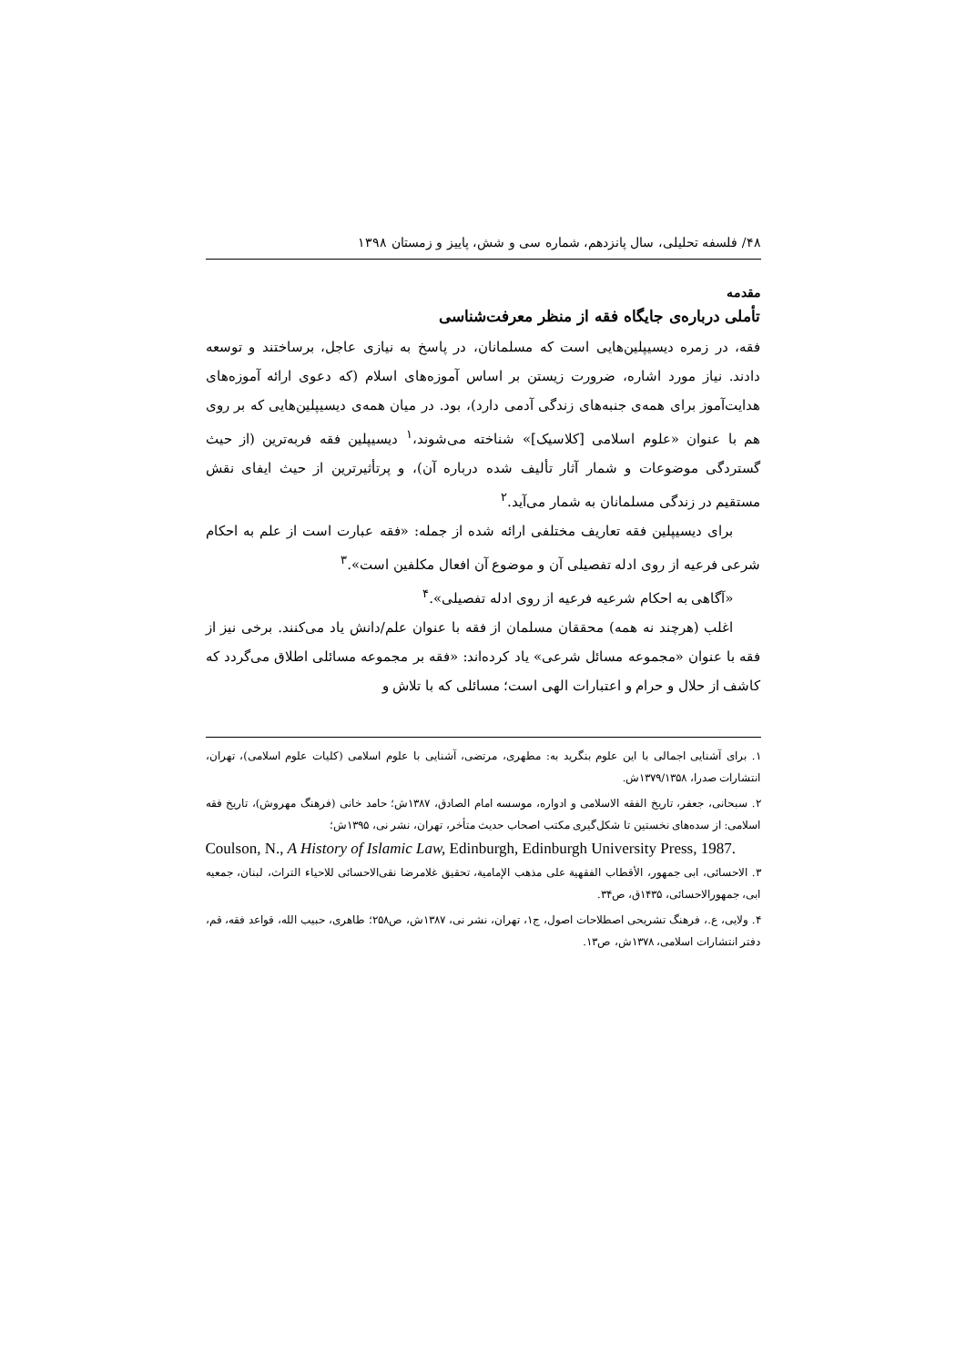۴۸/ فلسفه تحلیلی، سال پانزدهم، شماره سی و شش، پاییز و زمستان ۱۳۹۸
مقدمه
تأملی درباره‌ی جایگاه فقه از منظر معرفت‌شناسی
فقه، در زمره دیسیپلین‌هایی است که مسلمانان، در پاسخ به نیازی عاجل، برساختند و توسعه دادند. نیاز مورد اشاره، ضرورت زیستن بر اساس آموزه‌های اسلام (که دعوی ارائه آموزه‌های هدایت‌آموز برای همه‌ی جنبه‌های زندگی آدمی دارد)، بود. در میان همه‌ی دیسیپلین‌هایی که بر روی هم با عنوان «علوم اسلامی [کلاسیک]» شناخته می‌شوند،<sup>۱</sup> دیسیپلین فقه فربه‌ترین (از حیث گستردگی موضوعات و شمار آثار تألیف شده درباره آن)، و پرتأثیرترین از حیث ایفای نقش مستقیم در زندگی مسلمانان به شمار می‌آید.<sup>۲</sup>
برای دیسیپلین فقه تعاریف مختلفی ارائه شده از جمله: «فقه عبارت است از علم به احکام شرعی فرعیه از روی ادله تفصیلی آن و موضوع آن افعال مکلفین است».<sup>۳</sup>
«آگاهی به احکام شرعیه فرعیه از روی ادله تفصیلی».<sup>۴</sup>
اغلب (هرچند نه همه) محققان مسلمان از فقه با عنوان علم/دانش یاد می‌کنند. برخی نیز از فقه با عنوان «مجموعه مسائل شرعی» یاد کرده‌اند: «فقه بر مجموعه مسائلی اطلاق می‌گردد که کاشف از حلال و حرام و اعتبارات الهی است؛ مسائلی که با تلاش و
۱. برای آشنایی اجمالی با این علوم بنگرید به: مطهری، مرتضی، آشنایی با علوم اسلامی (کلیات علوم اسلامی)، تهران، انتشارات صدرا، ۱۳۷۹/۱۳۵۸ش.
۲. سبحانی، جعفر، تاریخ الفقه الاسلامی و ادواره، موسسه امام الصادق، ۱۳۸۷ش؛ حامد خانی (فرهنگ مهروش)، تاریخ فقه اسلامی: از سده‌های نخستین تا شکل‌گیری مکتب اصحاب حدیث متأخر، تهران، نشر نی، ۱۳۹۵ش؛
Coulson, N., A History of Islamic Law, Edinburgh, Edinburgh University Press, 1987.
۳. الاحسائی، ابی جمهور، الأقطاب الفقهیة علی مذهب الإمامیة، تحقیق غلامرضا نقی‌الاحسائی للاحیاء التراث، لبنان، جمعیه ابی، جمهورالاحسائی، ۱۴۳۵ق، ص۳۴.
۴. ولایی، ع.، فرهنگ تشریحی اصطلاحات اصول، ج۱، تهران، نشر نی، ۱۳۸۷ش، ص۲۵۸؛ طاهری، حبیب الله، قواعد فقه، قم، دفتر انتشارات اسلامی، ۱۳۷۸ش، ص۱۳.